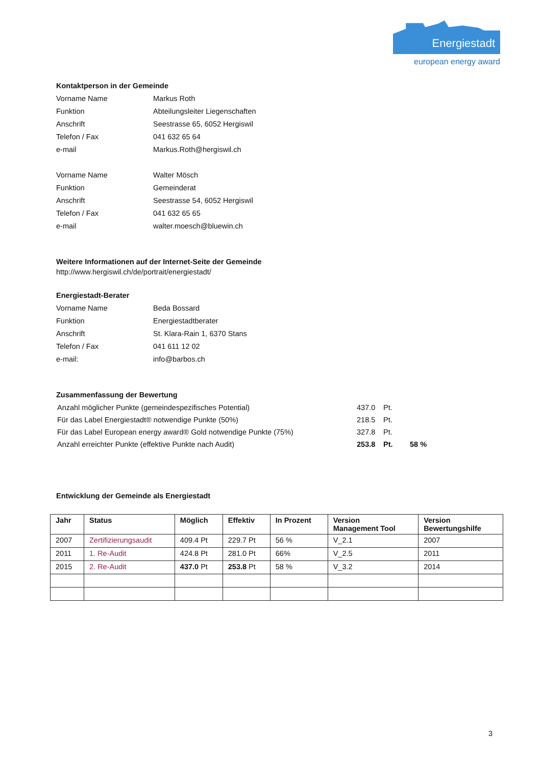Energiestadt
european energy award
Kontaktperson in der Gemeinde
| Vorname Name | Markus Roth |
| Funktion | Abteilungsleiter Liegenschaften |
| Anschrift | Seestrasse 65, 6052 Hergiswil |
| Telefon / Fax | 041 632 65 64 |
| e-mail | Markus.Roth@hergiswil.ch |
| Vorname Name | Walter Mösch |
| Funktion | Gemeinderat |
| Anschrift | Seestrasse 54, 6052 Hergiswil |
| Telefon / Fax | 041 632 65 65 |
| e-mail | walter.moesch@bluewin.ch |
Weitere Informationen auf der Internet-Seite der Gemeinde
http://www.hergiswil.ch/de/portrait/energiestadt/
Energiestadt-Berater
| Vorname Name | Beda Bossard |
| Funktion | Energiestadtberater |
| Anschrift | St. Klara-Rain 1, 6370 Stans |
| Telefon / Fax | 041 611 12 02 |
| e-mail: | info@barbos.ch |
Zusammenfassung der Bewertung
| Anzahl möglicher Punkte (gemeindespezifisches Potential) | 437.0 | Pt. | |
| Für das Label Energiestadt® notwendige Punkte (50%) | 218.5 | Pt. | |
| Für das Label European energy award® Gold notwendige Punkte (75%) | 327.8 | Pt. | |
| Anzahl erreichter Punkte (effektive Punkte nach Audit) | 253.8 | Pt. | 58 % |
Entwicklung der Gemeinde als Energiestadt
| Jahr | Status | Möglich | Effektiv | In Prozent | Version Management Tool | Version Bewertungshilfe |
| --- | --- | --- | --- | --- | --- | --- |
| 2007 | Zertifizierungsaudit | 409.4 Pt | 229.7 Pt | 56 % | V_2.1 | 2007 |
| 2011 | 1. Re-Audit | 424.8 Pt | 281.0 Pt | 66% | V_2.5 | 2011 |
| 2015 | 2. Re-Audit | 437.0 Pt | 253.8 Pt | 58 % | V_3.2 | 2014 |
3